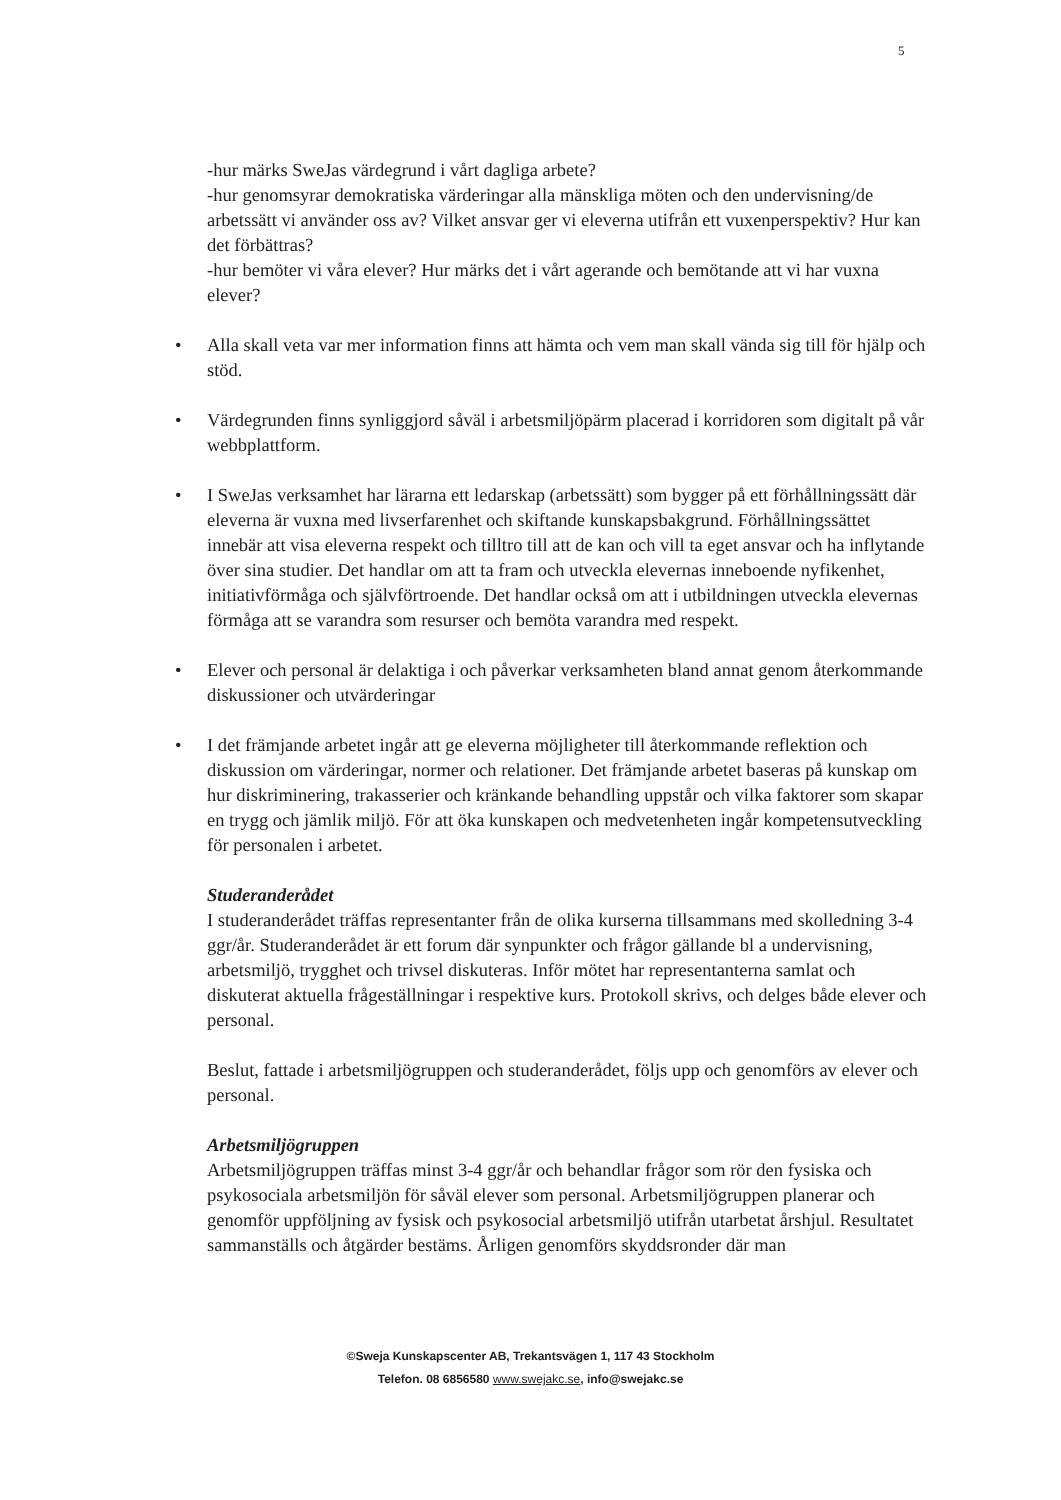5
-hur märks SweJas värdegrund i vårt dagliga arbete?
-hur genomsyrar demokratiska värderingar alla mänskliga möten och den undervisning/de arbetssätt vi använder oss av? Vilket ansvar ger vi eleverna utifrån ett vuxenperspektiv? Hur kan det förbättras?
-hur bemöter vi våra elever? Hur märks det i vårt agerande och bemötande att vi har vuxna elever?
• Alla skall veta var mer information finns att hämta och vem man skall vända sig till för hjälp och stöd.
• Värdegrunden finns synliggjord såväl i arbetsmiljöpärm placerad i korridoren som digitalt på vår webbplattform.
• I SweJas verksamhet har lärarna ett ledarskap (arbetssätt) som bygger på ett förhållningssätt där eleverna är vuxna med livserfarenhet och skiftande kunskapsbakgrund. Förhållningssättet innebär att visa eleverna respekt och tilltro till att de kan och vill ta eget ansvar och ha inflytande över sina studier. Det handlar om att ta fram och utveckla elevernas inneboende nyfikenhet, initiativförmåga och självförtroende. Det handlar också om att i utbildningen utveckla elevernas förmåga att se varandra som resurser och bemöta varandra med respekt.
• Elever och personal är delaktiga i och påverkar verksamheten bland annat genom återkommande diskussioner och utvärderingar
• I det främjande arbetet ingår att ge eleverna möjligheter till återkommande reflektion och diskussion om värderingar, normer och relationer. Det främjande arbetet baseras på kunskap om hur diskriminering, trakasserier och kränkande behandling uppstår och vilka faktorer som skapar en trygg och jämlik miljö. För att öka kunskapen och medvetenheten ingår kompetensutveckling för personalen i arbetet.
Studeranderådet
I studeranderådet träffas representanter från de olika kurserna tillsammans med skolledning 3-4 ggr/år. Studeranderådet är ett forum där synpunkter och frågor gällande bl a undervisning, arbetsmiljö, trygghet och trivsel diskuteras. Inför mötet har representanterna samlat och diskuterat aktuella frågeställningar i respektive kurs. Protokoll skrivs, och delges både elever och personal.
Beslut, fattade i arbetsmiljögruppen och studeranderådet, följs upp och genomförs av elever och personal.
Arbetsmiljögruppen
Arbetsmiljögruppen träffas minst 3-4 ggr/år och behandlar frågor som rör den fysiska och psykosociala arbetsmiljön för såväl elever som personal. Arbetsmiljögruppen planerar och genomför uppföljning av fysisk och psykosocial arbetsmiljö utifrån utarbetat årshjul. Resultatet sammanställs och åtgärder bestäms. Årligen genomförs skyddsronder där man
©Sweja Kunskapscenter AB, Trekantsvägen 1, 117 43 Stockholm
Telefon. 08 6856580 www.swejakc.se, info@swejakc.se